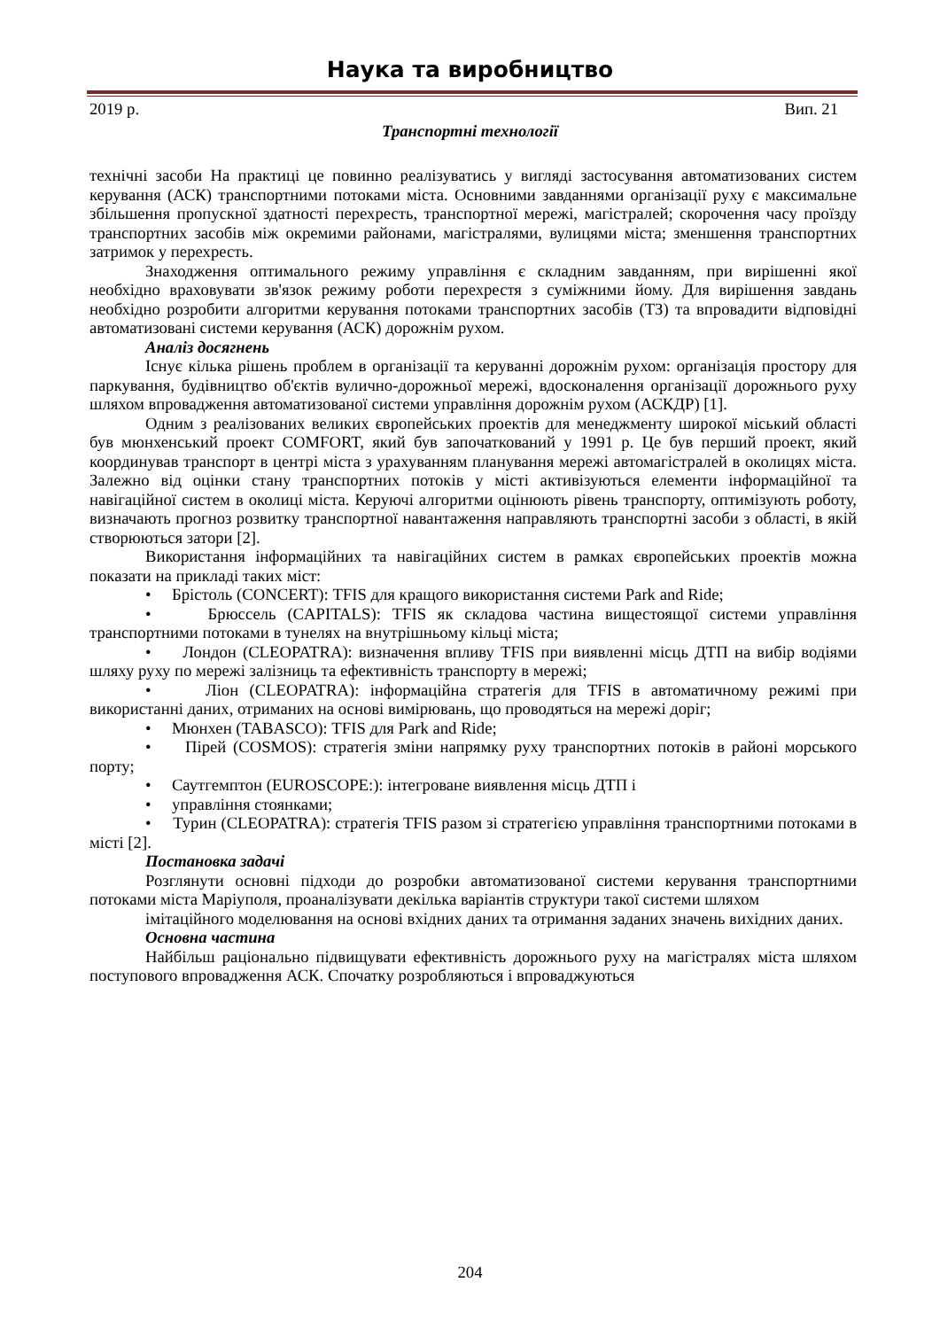Наука та виробництво
2019 р. Вип. 21
Транспортні технології
технічні засоби На практиці це повинно реалізуватись у вигляді застосування автоматизованих систем керування (АСК) транспортними потоками міста. Основними завданнями організації руху є максимальне збільшення пропускної здатності перехресть, транспортної мережі, магістралей; скорочення часу проїзду транспортних засобів між окремими районами, магістралями, вулицями міста; зменшення транспортних затримок у перехресть.
Знаходження оптимального режиму управління є складним завданням, при вирішенні якої необхідно враховувати зв'язок режиму роботи перехрестя з суміжними йому. Для вирішення завдань необхідно розробити алгоритми керування потоками транспортних засобів (ТЗ) та впровадити відповідні автоматизовані системи керування (АСК) дорожнім рухом.
Аналіз досягнень
Існує кілька рішень проблем в організації та керуванні дорожнім рухом: організація простору для паркування, будівництво об'єктів вулично-дорожньої мережі, вдосконалення організації дорожнього руху шляхом впровадження автоматизованої системи управління дорожнім рухом (АСКДР) [1].
Одним з реалізованих великих європейських проектів для менеджменту широкої міський області був мюнхенський проект COMFORT, який був започаткований у 1991 р. Це був перший проект, який координував транспорт в центрі міста з урахуванням планування мережі автомагістралей в околицях міста. Залежно від оцінки стану транспортних потоків у місті активізуються елементи інформаційної та навігаційної систем в околиці міста. Керуючі алгоритми оцінюють рівень транспорту, оптимізують роботу, визначають прогноз розвитку транспортної навантаження направляють транспортні засоби з області, в якій створюються затори [2].
Використання інформаційних та навігаційних систем в рамках європейських проектів можна показати на прикладі таких міст:
• Брістоль (CONCERT): TFIS для кращого використання системи Park and Ride;
• Брюссель (CAPITALS): TFIS як складова частина вищестоящої системи управління транспортними потоками в тунелях на внутрішньому кільці міста;
• Лондон (CLEOPATRA): визначення впливу TFIS при виявленні місць ДТП на вибір водіями шляху руху по мережі залізниць та ефективність транспорту в мережі;
• Ліон (CLEOPATRA): інформаційна стратегія для TFIS в автоматичному режимі при використанні даних, отриманих на основі вимірювань, що проводяться на мережі доріг;
• Мюнхен (TABASCO): TFIS для Park and Ride;
• Пірей (COSMOS): стратегія зміни напрямку руху транспортних потоків в районі морського порту;
• Саутгемптон (EUROSCOPE:): інтегроване виявлення місць ДТП і
• управління стоянками;
• Турин (CLEOPATRA): стратегія TFIS разом зі стратегією управління транспортними потоками в місті [2].
Постановка задачі
Розглянути основні підходи до розробки автоматизованої системи керування транспортними потоками міста Маріуполя, проаналізувати декілька варіантів структури такої системи шляхом
імітаційного моделювання на основі вхідних даних та отримання заданих значень вихідних даних.
Основна частина
Найбільш раціонально підвищувати ефективність дорожнього руху на магістралях міста шляхом поступового впровадження АСК. Спочатку розробляються і впроваджуються
204